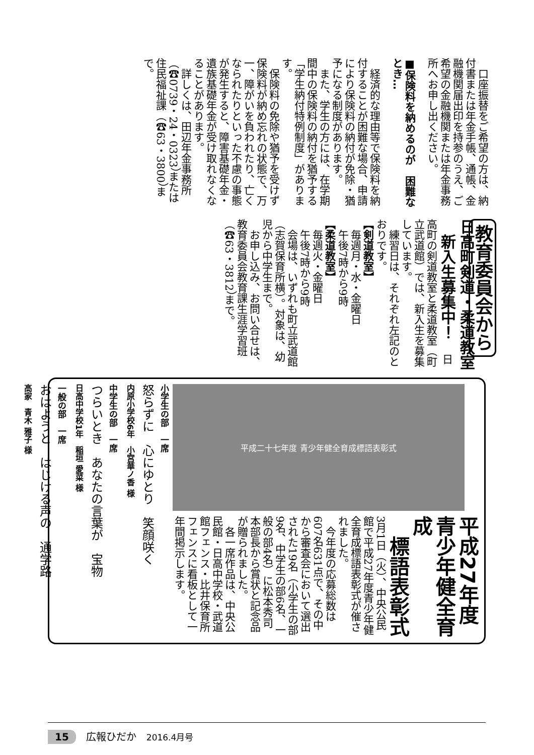口座振替をご希望の方は、納付書または年金手帳、通帳、金融機関届出印を持参のうえ、ご希望の金融機関または年金事務所へお申し出ください。
■保険料を納めるのが　困難なとき…
　経済的な理由等で保険料を納付することが困難な場合、申請により保険料の納付が免除・猶予になる制度があります。
　また、学生の方には、在学期間中の保険料の納付を猶予する「学生納付特例制度」があります。
　保険料の免除や猶予を受けず保険料が納め忘れの状態で、万一、障がいを負われたり、亡くなられたりといった不慮の事態が発生すると、障害基礎年金・遺族基礎年金が受け取れなくなることがあります。
　詳しくは、田辺年金事務所（☎0739・24・0323）または住民福祉課（☎63・3800）まで。
教育委員会から 日高町剣道・柔道教室
　新入生募集中！ 　日高町の剣道教室と柔道教室（町立武道館）では、新入生を募集しています。
　練習日は、それぞれ左記のとおりです。
【剣道教室】
　毎週月・水・金曜日
　午後7時から9時
【柔道教室】
　毎週火・金曜日
　午後7時から9時
　会場は、いずれも町立武道館（志賀保育所横）。対象は、幼児から中学生まで。
　お申し込み、お問い合せは、教育委員会教育課生涯学習班（☎63・3812）まで。
平成二十七年度 青少年健全育成標語表彰式
平成27年度
青少年健全育成
　標語表彰式 　3月1日（火）、中央公民館で平成27年度青少年健全育成標語表彰式が催されました。
　今年度の応募総数は607名631点で、その中から審査会において選出された19名（小学生の部9名、中学生の部6名、一般の部4名）に松本秀司本部長から賞状と記念品が贈られました。
　各一席作品は、中央公民館・日高中学校・武道館フェンス・比井保育所フェンスに看板として一年間掲示します。
小学生の部　一席
怒らずに　心にゆとり　笑顔咲く
内原小学校6年　小宮華ノ香 様
中学生の部　一席
つらいとき　あなたの言葉が　宝物
日高中学校1年　稲垣 愛菜 様
一般の部　一席
おはようと　はじける声の　通学路
高家　青木 雅子 様
15　広報ひだか　2016.4月号